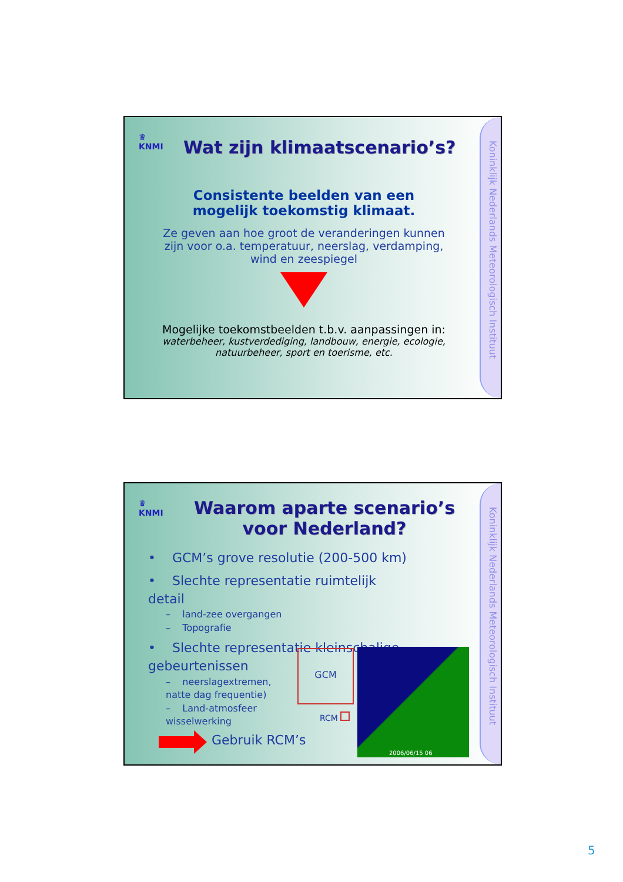Koninklijk Nederlands Meteorologisch Instituut
♛
KNMI
Wat zijn klimaatscenario’s?
Consistente beelden van een mogelijk toekomstig klimaat.
Ze geven aan hoe groot de veranderingen kunnen zijn voor o.a. temperatuur, neerslag, verdamping, wind en zeespiegel
Mogelijke toekomstbeelden t.b.v. aanpassingen in:
waterbeheer, kustverdediging, landbouw, energie, ecologie, natuurbeheer, sport en toerisme, etc.
Koninklijk Nederlands Meteorologisch Instituut
♛
KNMI
Waarom aparte scenario’s voor Nederland?
• GCM’s grove resolutie (200-500 km)
• Slechte representatie ruimtelijk detail
– land-zee overgangen
– Topografie
• Slechte representatie kleinschalige gebeurtenissen
– neerslagextremen, natte dag frequentie)
– Land-atmosfeer wisselwerking
GCM
RCM
2006/06/15 06
Gebruik RCM’s
5